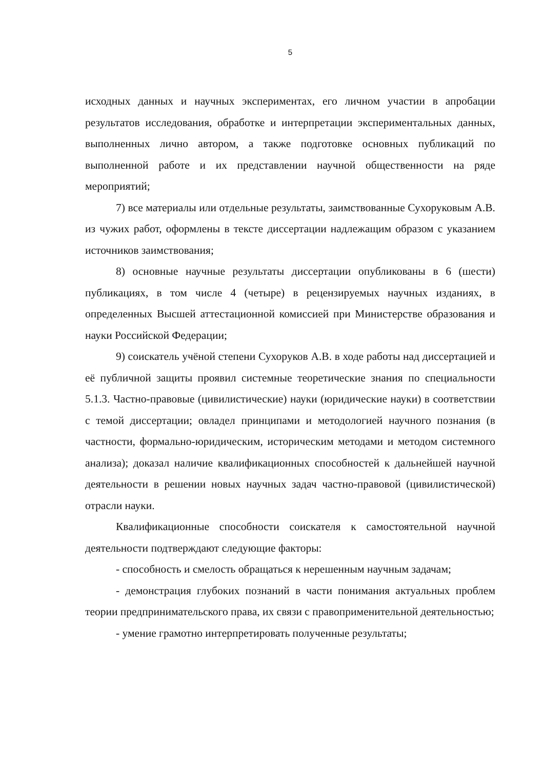5
исходных данных и научных экспериментах, его личном участии в апробации результатов исследования, обработке и интерпретации экспериментальных данных, выполненных лично автором, а также подготовке основных публикаций по выполненной работе и их представлении научной общественности на ряде мероприятий;
7) все материалы или отдельные результаты, заимствованные Сухоруковым А.В. из чужих работ, оформлены в тексте диссертации надлежащим образом с указанием источников заимствования;
8) основные научные результаты диссертации опубликованы в 6 (шести) публикациях, в том числе 4 (четыре) в рецензируемых научных изданиях, в определенных Высшей аттестационной комиссией при Министерстве образования и науки Российской Федерации;
9) соискатель учёной степени Сухоруков А.В. в ходе работы над диссертацией и её публичной защиты проявил системные теоретические знания по специальности 5.1.3. Частно-правовые (цивилистические) науки (юридические науки) в соответствии с темой диссертации; овладел принципами и методологией научного познания (в частности, формально-юридическим, историческим методами и методом системного анализа); доказал наличие квалификационных способностей к дальнейшей научной деятельности в решении новых научных задач частно-правовой (цивилистической) отрасли науки.
Квалификационные способности соискателя к самостоятельной научной деятельности подтверждают следующие факторы:
- способность и смелость обращаться к нерешенным научным задачам;
- демонстрация глубоких познаний в части понимания актуальных проблем теории предпринимательского права, их связи с правоприменительной деятельностью;
- умение грамотно интерпретировать полученные результаты;